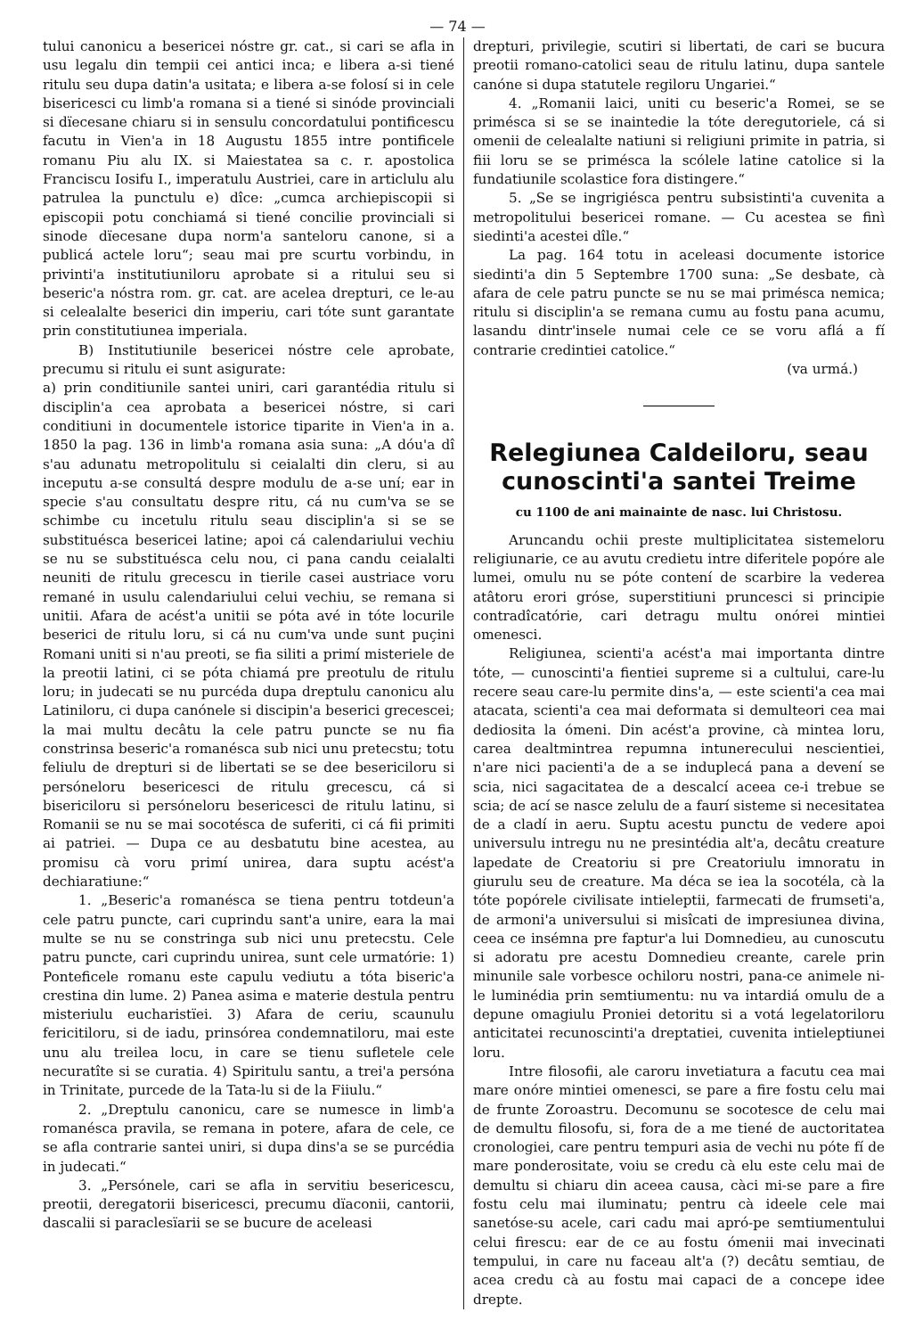— 74 —
tului canonicu a besericei nóstre gr. cat., si cari se afla in usu legalu din tempii cei antici inca; e libera a-si tiené ritulu seu dupa datin'a usitata; e libera a-se folosí si in cele bisericesci cu limb'a romana si a tiené si sinóde provinciali si dïecesane chiaru si in sensulu concordatului pontificescu facutu in Vien'a in 18 Augustu 1855 intre pontificele romanu Piu alu IX. si Maiestatea sa c. r. apostolica Franciscu Iosifu I., imperatulu Austriei, care in articlulu alu patrulea la punctulu e) dîce: „cumca archiepiscopii si episcopii potu conchiamá si tiené concilie provinciali si sinode dïecesane dupa norm'a santeloru canone, si a publicá actele loru“; seau mai pre scurtu vorbindu, in privinti'a institutiuniloru aprobate si a ritului seu si beseric'a nóstra rom. gr. cat. are acelea drepturi, ce le-au si celealalte beserici din imperiu, cari tóte sunt garantate prin constitutiunea imperiala.
B) Institutiunile besericei nóstre cele aprobate, precumu si ritulu ei sunt asigurate:
a) prin conditiunile santei uniri, cari garantédia ritulu si disciplin'a cea aprobata a besericei nóstre, si cari conditiuni in documentele istorice tiparite in Vien'a in a. 1850 la pag. 136 in limb'a romana asia suna: „A dóu'a dî s'au adunatu metropolitulu si ceialalti din cleru, si au inceputu a-se consultá despre modulu de a-se uní; ear in specie s'au consultatu despre ritu, cá nu cum'va se se schimbe cu incetulu ritulu seau disciplin'a si se se substituésca besericei latine; apoi cá calendariului vechiu se nu se substituésca celu nou, ci pana candu ceialalti neuniti de ritulu grecescu in tierile casei austriace voru remané in usulu calendariului celui vechiu, se remana si unitii. Afara de acést'a unitii se póta avé in tóte locurile beserici de ritulu loru, si cá nu cum'va unde sunt puçini Romani uniti si n'au preoti, se fia siliti a primí misteriele de la preotii latini, ci se póta chiamá pre preotulu de ritulu loru; in judecati se nu purcéda dupa dreptulu canonicu alu Latiniloru, ci dupa canónele si discipin'a beserici grecescei; la mai multu decâtu la cele patru puncte se nu fia constrinsa beseric'a romanésca sub nici unu pretecstu; totu feliulu de drepturi si de libertati se se dee besericiloru si persóneloru besericesci de ritulu grecescu, cá si bisericiloru si persóneloru besericesci de ritulu latinu, si Romanii se nu se mai socotésca de suferiti, ci cá fii primiti ai patriei. — Dupa ce au desbatutu bine acestea, au promisu cà voru primí unirea, dara suptu acést'a dechiaratiune:“
1. „Beseric'a romanésca se tiena pentru totdeun'a cele patru puncte, cari cuprindu sant'a unire, eara la mai multe se nu se constringa sub nici unu pretecstu. Cele patru puncte, cari cuprindu unirea, sunt cele urmatórie: 1) Ponteficele romanu este capulu vediutu a tóta biseric'a crestina din lume. 2) Panea asima e materie destula pentru misteriulu eucharistïei. 3) Afara de ceriu, scaunulu fericitiloru, si de iadu, prinsórea condemnatiloru, mai este unu alu treilea locu, in care se tienu sufletele cele necuratîte si se curatia. 4) Spiritulu santu, a trei'a persóna in Trinitate, purcede de la Tata-lu si de la Fiiulu.“
2. „Dreptulu canonicu, care se numesce in limb'a romanésca pravila, se remana in potere, afara de cele, ce se afla contrarie santei uniri, si dupa dins'a se se purcédia in judecati.“
3. „Persónele, cari se afla in servitiu besericescu, preotii, deregatorii bisericesci, precumu dïaconii, cantorii, dascalii si paraclesïarii se se bucure de aceleasi
drepturi, privilegie, scutiri si libertati, de cari se bucura preotii romano-catolici seau de ritulu latinu, dupa santele canóne si dupa statutele regiloru Ungariei.“
4. „Romanii laici, uniti cu beseric'a Romei, se se primésca si se se inaintedie la tóte deregutoriele, cá si omenii de celealalte natiuni si religiuni primite in patria, si fiii loru se se primésca la scólele latine catolice si la fundatiunile scolastice fora distingere.“
5. „Se se ingrigiésca pentru subsistinti'a cuvenita a metropolitului besericei romane. — Cu acestea se finì siedinti'a acestei dîle.“
La pag. 164 totu in aceleasi documente istorice siedinti'a din 5 Septembre 1700 suna: „Se desbate, cà afara de cele patru puncte se nu se mai primésca nemica; ritulu si disciplin'a se remana cumu au fostu pana acumu, lasandu dintr'insele numai cele ce se voru aflá a fí contrarie credintiei catolice.“
(va urmá.)
Relegiunea Caldeiloru, seau cunoscinti'a santei Treime
cu 1100 de ani mainainte de nasc. lui Christosu.
Aruncandu ochii preste multiplicitatea sistemeloru religiunarie, ce au avutu credietu intre diferitele popóre ale lumei, omulu nu se póte contení de scarbire la vederea atâtoru erori gróse, superstitiuni pruncesci si principie contradîcatórie, cari detragu multu onórei mintiei omenesci.
Religiunea, scienti'a acést'a mai importanta dintre tóte, — cunoscinti'a fientiei supreme si a cultului, care-lu recere seau care-lu permite dins'a, — este scienti'a cea mai atacata, scienti'a cea mai deformata si demulteori cea mai dediosita la ómeni. Din acést'a provine, cà mintea loru, carea dealtmintrea repumna intunerecului nescientiei, n'are nici pacienti'a de a se induplecá pana a devení se scia, nici sagacitatea de a descalcí aceea ce-i trebue se scia; de ací se nasce zelulu de a faurí sisteme si necesitatea de a cladí in aeru. Suptu acestu punctu de vedere apoi universulu intregu nu ne presintédia alt'a, decâtu creature lapedate de Creatoriu si pre Creatoriulu imnoratu in giurulu seu de creature. Ma déca se iea la socotéla, cà la tóte popórele civilisate intieleptii, farmecati de frumseti'a, de armoni'a universului si misîcati de impresiunea divina, ceea ce insémna pre faptur'a lui Domnedieu, au cunoscutu si adoratu pre acestu Domnedieu creante, carele prin minunile sale vorbesce ochiloru nostri, pana-ce animele ni-le luminédia prin semtiumentu: nu va intardiá omulu de a depune omagiulu Proniei detoritu si a votá legelatoriloru anticitatei recunoscinti'a dreptatiei, cuvenita intieleptiunei loru.
Intre filosofii, ale caroru invetiatura a facutu cea mai mare onóre mintiei omenesci, se pare a fire fostu celu mai de frunte Zoroastru. Decomunu se socotesce de celu mai de demultu filosofu, si, fora de a me tiené de auctoritatea cronologiei, care pentru tempuri asia de vechi nu póte fí de mare ponderositate, voiu se credu cà elu este celu mai de demultu si chiaru din aceea causa, càci mi-se pare a fire fostu celu mai iluminatu; pentru cà ideele cele mai sanetóse-su acele, cari cadu mai apró-pe semtiumentului celui firescu: ear de ce au fostu ómenii mai invecinati tempului, in care nu faceau alt'a (?) decâtu semtiau, de acea credu cà au fostu mai capaci de a concepe idee drepte.